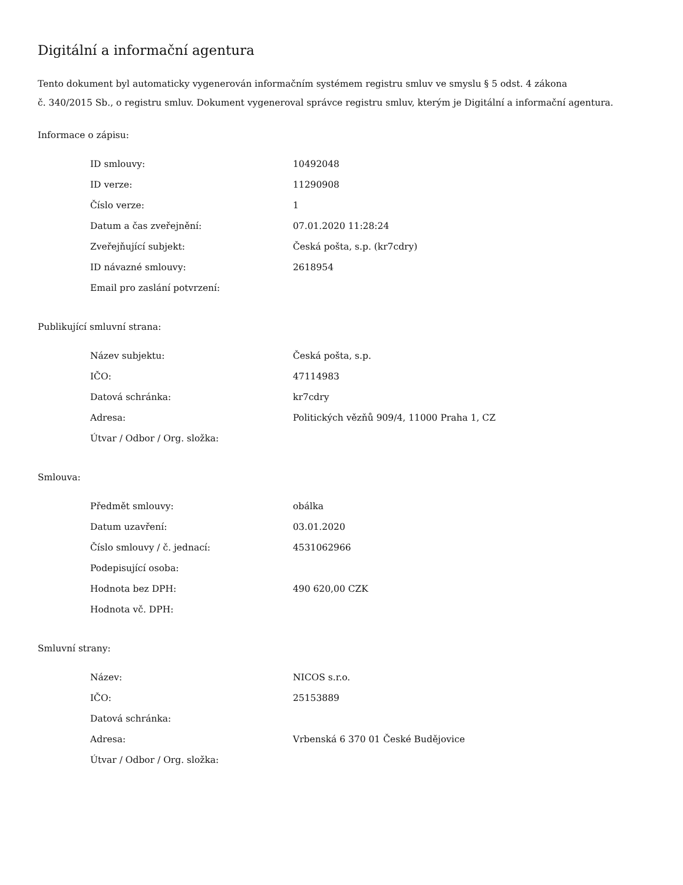Digitální a informační agentura
Tento dokument byl automaticky vygenerován informačním systémem registru smluv ve smyslu § 5 odst. 4 zákona
č. 340/2015 Sb., o registru smluv. Dokument vygeneroval správce registru smluv, kterým je Digitální a informační agentura.
Informace o zápisu:
| ID smlouvy: | 10492048 |
| ID verze: | 11290908 |
| Číslo verze: | 1 |
| Datum a čas zveřejnění: | 07.01.2020 11:28:24 |
| Zveřejňující subjekt: | Česká pošta, s.p. (kr7cdry) |
| ID návazné smlouvy: | 2618954 |
| Email pro zaslání potvrzení: | |
Publikující smluvní strana:
| Název subjektu: | Česká pošta, s.p. |
| IČO: | 47114983 |
| Datová schránka: | kr7cdry |
| Adresa: | Politických vězňů 909/4, 11000 Praha 1, CZ |
| Útvar / Odbor / Org. složka: | |
Smlouva:
| Předmět smlouvy: | obálka |
| Datum uzavření: | 03.01.2020 |
| Číslo smlouvy / č. jednací: | 4531062966 |
| Podepisující osoba: | |
| Hodnota bez DPH: | 490 620,00 CZK |
| Hodnota vč. DPH: | |
Smluvní strany:
| Název: | NICOS s.r.o. |
| IČO: | 25153889 |
| Datová schránka: | |
| Adresa: | Vrbenská 6 370 01 České Budějovice |
| Útvar / Odbor / Org. složka: | |